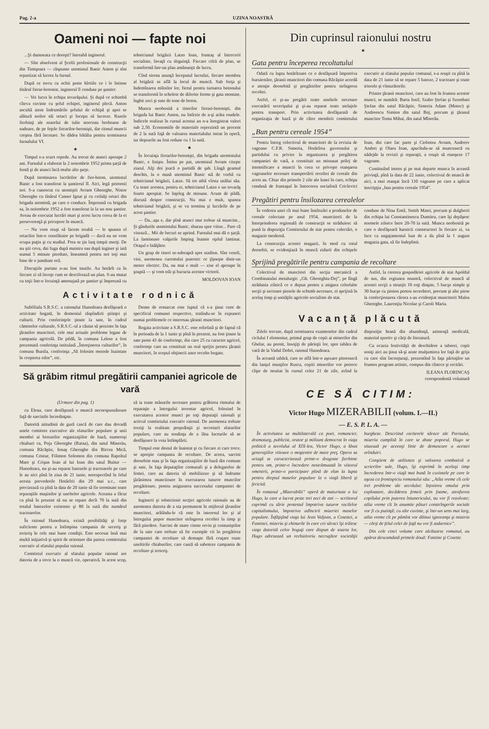Pag. 2-a UZINA NOASTRĂ
Oameni noi — fapte noi
...Şi dumneata ce doreşti? întreabă inginerul.
— Sînt absolvent al Şcolii profesionale de construcţii din Timişoara — răspunse utemistul Banic Anton şi sînt repartizat să lucrez la furnal.
După ce trecu cu ochii peste hîrtiile ce i le întinse tînărul fierar-betonist, inginerul îl conduse pe şantier.
— Vei lucra în echipa tovarăşului. Şi după ce schimbă cîteva cuvinte cu şeful echipei, inginerul plecă. Anton ascultă atent îndrumările şefului de echipă şi apoi se alătură noilor săi ortaci şi începu să lucreze. Razele fierbinţi ale soarelui de iulie storceau broboane de sudoare, de pe feţele fierarilor-betonişti, dar ritmul muncii creştea fără încetare. Se dădea bătălia pentru terminarea furnalului VI.
★
Timpul s-a scurs repede. Au trecut de atunci aproape 2 ani. Furnalul a elaborat la 2 noiembrie 1952 prima şarjă de fontă şi de atunci încă multe alte şarje.
După terminarea lucrărilor de fier-beton, utemistul Banic a fost transferat la şantierul II. Aici, legă prietenii noi. S-a cunoscut cu utemiştii Avram Gheorghe, Nistor Gheorghe cu tînărul Casner Ignat şi cu ceilalţi ortaci din brigada utemistă, pe care o conduce. Împreună cu brigada sa, în noiembrie 1952 a fost transferat la la un nou şantier. Aveau de executat lucrări mari şi acest lucru cerea de la ei perseverenţă şi pricepere în muncă.
— Nu vom reuşi să facem treabă — le spunea el ortacilor într-o consfătuire pe brigadă — dacă nu ne vom ocupa puţin şi cu studiul. Prea se ţin lanţ timpii morţi. De nu ştii ceva, dai fuga după maistru sau după inginer şi iată numai 5 minute pierdute, înseamnă pentru noi toţi mai bine de o jumătate oră.
Discuţiile purtate n-au fost inutile. Au hotărît ca în fiecare zi să înveţe cum se descifrează un plan. S-au mutat cu toţii într-o locuinţă amenajată pe şantier şi împreună cu tehnicianul brigăzii Latzo Ioan, fruntaş al întrecerii socialiste, învaţă cu sîrguinţă. Fiecare cifră de plan, se transformă într-un plan amănunţit de lucru.
Cînd sirena anunţă începutul lucrului, fiecare membru al brigăzii se află la locul de muncă. Sub forţa şi îndemînarea mîinilor lor, fierul pentru turnarea betonului se transformă în schelete de diferite forme şi gata montate, înghit zeci şi sute de tone de beton.
Munca neobosită a tinerilor fierari-betonişti, din brigada lui Banic Anton, nu întîrzie de a-şi arăta roadele. Indicele realizat în cursul acestui an n-a înregistrat valori sub 2,50. Economiile de materiale reprezintă un procent de 2 la sută faţă de valoarea materialului intrat în operă, iar deşeurile au fost reduse cu 1 la sută.
★
În locuinţa fierarilor-betonişti, din brigada utemistului Banic, e linişte. Întins pe pat, utemistul Avram citeşte ziarul. Alţi doi joacă o partidă de şah. Lîngă geamul deschis, la o masă utemistul Banic stă de vorbă cu tehnicianul brigăzii, Latzo. Să tot aibă vîrsta tatălui său. Cu toate acestea, pentru ei, tehnicianul Latzo e un tovarăş foarte apropiat. Se înţeleg de minune. Acum de pildă, discută despre construcţii. Nu mai e mult, spunea tehnicianul brigăzii, şi se va termina şi lucrările de pe acest şantier.
— Da...aşa e, dar pînă atunci mai trebue să muncim... Şi gîndurile utemistului Banic, sburau spre viitor... Pare că visează... Mii de becuri se aprind. Furnalul mai dă o şarjă. La laminoare valţurile împing înainte oţelul laminat. Oraşul e înălţător.
Un grup de tineri se-ndreaptă spre stadion. Sînt veseli, vioi, asemenea curentului puternic ce ţîşneşte dintr-un motor electric. Da, nu mai e mult — zise el aproape în şoaptă — şi vom trăi şi bucuria acestor victorii.
MOLDOVAN IOAN
Activitate rodnică
Subfiliala S.R.S.C. a raionului Hunedoara desfăşoară o activitate bogată, în domeniul răspîndirii ştiinţei şi culturii. Prin conferinţele ţinute la sate, în cadrul căminelor culturale, S.R.S.C.-ul a căutat să prezinte în faţa ţăranilor muncitori, cele mai actuale probleme legate de campania agricolă. De pildă, în comuna Lelese a fost prezentată conferinţa intitulată „Întreţinerea culturilor”, în comuna Bunila, conferinţa „Să folosim metode înaintate în creşterea oilor”, etc.
Demn de remarcat este faptul că s-a ţinut cont de specificul comunei respective, tratîndu-se în expuneri numai problemele ce interesau ţăranii muncitori.
Bogata activitate a S.R.S.C. este reliefată şi de faptul că în perioada de la 1 iunie şi pînă în prezent, au fost ţinute la sate peste 41 de conferinţe, din care 25 cu caracter agricol, conferinţe care au constituit un real sprijin pentru ţăranii muncitori, în scopul obţinerii unor recolte bogate.
Să grăbim ritmul pregătirii campaniei agricole de vară
(Urmare din pag. 1)
cu Elena, care desfăşoară o muncă necorspunzătoare faţă de sarcinile încredinţate.
Datorită atitudinii de gură cască de care dau dovadă unele comitete executive ale sfaturilor populare şi unii membri ai birourilor organizaţiilor de bază, numeroşi chiaburi ca, Poja Gheorghe (Raina), din satul Mineräu, comuna Răcăştie, Ionaş Gheorghe din Bircea Mică, comuna Cristur, Filimon Solomon din comuna Rapoltul Mare şi Crişan Ioan al lui Ioan din satul Buitur — Hunedoara, nu şi-au reparat batozele şi tractoarele pe care le au nici pînă în ziua de 21 iunie, nerespectînd în felul acesta prevederile Hotărîrii din 29 mai a.c., care precizează ca pînă la data de 20 iunie să fie terminate toate reparaţiile maşinilor şi uneltelor agricole. Aceasta a făcut ca pînă în prezent să nu se repare decît 70 la sută din totalul batozelor existente şi 80 la sută din numărul tractoarelor.
În raionul Hunedoara, există posibilităţi şi forţe suficiente pentru a întîmpina campania de seceriş şi treieriş în cele mai bune condiţii. Este necesar însă mai multă iniţiativă şi spirit de orientare din partea comitetului executiv al sfatului popular raional.
Comitetul executiv al sfatului popular raional are datoria de a trece la o muncă vie, operativă, în acest scop, să ia toate măsurile necesare pentru grăbirea ritmului de reparaţie a întregului inventar agricol, folosind în executarea acestor munci pe toţi deputaţii raionali şi activul comitetului executiv raional. De asemenea trebuie treziţi la realitate preşedinţii şi secretarii sfaturilor populare, care au tendinţa de a lăsa lucrurile să se desfăşoare la voia întîmplării.
Timpul este destul de înaintat şi cu fiecare zi care trece, se apropie campania de recoltare. De aceea, sarcini deosebite stau şi în faţa organizaţiilor de bază din comune şi sate, în faţa deputaţilor comunali şi a delegatelor de femei, care au datoria să mobilizeze şi să îndrume ţărănimea muncitoare în executarea tuturor muncilor pregătitoare, pentru asigurarea succesului campaniei de recoltare.
Inginerii şi tehnicienii secţiei agricole raionale au de asemenea datoria de a sta permanent în mijlocul ţăranilor muncitori, arătîndu-le că este în interesul lor şi al întregului popor muncitor strîngerea recoltei la timp şi fără pierdere. Sarcini de mare cinste revin şi comuniştilor de la sate care trebuie să fie exemple vii în pregătirea campaniei de recoltare să demaşte fără cruţare toate uneltirile chiaburilor, care caută să saboteze campania de recoltare şi treieriş.
Din cuprinsul raionului nostru
★
Gata pentru începerea recoltatului
Odată cu lupta hotărîtoare ce o desfăşoară împotriva buruienilor, ţăranii muncitori din comuna Răcăştie acordă o atenţie deosebită şi pregătirilor pentru strîngerea recoltei.
Astfel, ei şi-au pregătit toate uneltele necesare executării secerişului şi şi-au reparat toate atelajele pentru transport. Prin activitatea desfăşurată de organizaţia de bază şi de către membrii comitetului executiv ai sfatului popular comunal, s-a reuşit ca pînă la data de 21 iunie să se repare 5 batoze, 2 tractoare şi toate triorele şi vînturătorile.
Printre ţăranii muncitori, care au fost în fruntea acestor munci, se numără: Barta Iosif, Szabo Ştefan şi Szombati Ştefan din satul Răcăştie, Simeria Adam (Motoc) şi Andreescu Simion din satul Boj, precum şi ţăranul muncitor Toma Mihai, din satul Mînerău.
„Bun pentru cereale 1954”
Pentru întreg colectivul de muncitori de la revizia de vagoane C.F.R. Simeria, Hotărîrea guvernului şi partidului cu privire la organizarea şi pregătirea campaniei de vară, a constituit un minunat prilej de intensificare a muncii în ceea ce priveşte etanşarea vagoanelor necesare transportării recoltei de cereale din acest an. Chiar din primele 2 zile ale lunei în curs, echipa condusă de fruntaşul în întrecerea socialistă Criclevici Ioan, din care fac parte şi Ciobotea Avram, Andreev Andrei şi Olaru Ioan, apucîndu-se să muncească cu nădejde la revizii şi reparaţii, a reuşit să etanşeze 17 vagoane.
Continuînd intens şi pe mai departe munca în această privinţă, pînă la data de 22 iunie, colectivul de muncă de aici, a mai etanşat încă 110 vagoane pe care a aplicat inscripţia „bun pentru cereale 1954”.
Pregătiri pentru însilozarea cerealelor
În vederea unei cît mai bune însilozări a produselor de cereale colectate pe anul 1954, muncitorii de la întreprinderea regională de construcţii se străduiesc să pună la dispoziţia Comitetului de stat pentru colectări, o magazie modernă.
La construcţia acestei magazii, în mod cu totul deosebit, se evidenţiază în muncă zidarii din echipele conduse de Nina Emil, Smith Matei, precum şi dulgherii din echipa lui Constantinescu Dumitru, care îşi depăşesc normele zilnice între 20-70 la sută. Munca neobosită pe care o desfăşoară harnicii constructori în fiecare zi, va face ca angajamentul luat de a da pînă la 1 august magazia gata, să fie îndeplinit.
Sprijină pregătirile pentru campania de recoltare
Colectivul de muncitori din secţia mecanică a Combinatului metalurgic „Gh. Gheorghiu-Dej”, pe lîngă strădania zilnică ce o depun pentru a asigura celorlalte secţii şi sectoare piesele de schimb necesare, ei sprijină în acelaş timp şi unităţile agricole socialiste de stat.
Astfel, la cererea gospodăriei agricole de stat Apoldul de sus, din regiunea noastră, colectivul de muncă al acestei secţii a strunjit 10 roţi dinţate, 5 bucşe simple şi 30 bucşe cu pinion pentru secerători, precum şi alte piese la confecţionarea cărora s-au evidenţiat muncitorii Malea Gheorghe, Laurenţiu Nicolae şi Caroli Maria.
Vacanţă plăcută
Zilele trecute, după terminarea examenelor din cadrul ciclului I elementar, primul grup de copii ai minerilor din Ghelar, au pornit, însoţiţi de părinţii lor, spre tabăra de vară de la Vadul Dobri, raionul Hunedoara.
În această tabără, care se află într-o aşezare pitorească din lanţul munţilor Rusca, copiii minerilor vor petrece clipe de neuitat în cursul celor 21 de zile, avînd la dispoziţie hrană din abundenţă, asistenţă medicală, material sportiv şi cărţi de literatură.
Cu ocazia festivităţii de deschidere a taberei, copii sosiţi aici au ţinut să-şi arate mulţumirea lor faţă de grija cu care sînt înconjuraţi, prezentînd în faţa părinţilor un frumos program artistic, compus din cîntece şi recitări.
ILEANA FLORINCAŞ
corespondentă voluntară
CE SĂ CITIM:
Victor Hugo MIZERABILII (volum. I.—II.)
— E. S. P. L. A. —
În activitatea sa multilaterală ca poet, romancier, dramaturg, publicist, orator şi militant democrat în viaţa politică a secolului al XIX-lea, Victor Hugo, a lăsat generaţiilor viitoare o moştenire de mare preţ. Opera sa uriaşă se caracterizează printr-o dragoste fierbinte pentru om, printr-o încredere nestrămutată în viitorul omenirii, printr-o participare plină de elan la lupta pentru dreptul maselor populare la o viaţă liberă şi fericită.
În romanul „Mizerabilii” operă de maturitate a lui Hugo, la care a lucrat peste trei zeci de ani — scriitorul exprimă cu tărie protestul împotriva tuturor racilelor capitalismului, împotriva adîncirii mizeriei maselor populare. Înfăţişînd viaţa lui Jean Valjean, a Cosettei, a Fantinei, mizeria şi chinurile în care cei săraci îşi trăiesc viaţa datorită celor bogaţi care dispun de soarta lor, Hugo adresează un rechizitoriu necruţător societăţii burgheze. Descriind cartierele sărace ale Parisului, mizeria cumplită în care se zbate poporul, Hugo se situează pe aceeaşi linie de demascare a acestei orînduiri.
Conştient de utilitatea şi valoarea combativă a scrierilor sale, Hugo, îşi exprimă în acelaşi timp încrederea într-o viaţă mai bună în cuvintele pe care le aşeza ca frontispiciu romanului său: „Atîta vreme cît cele trei probleme ale secolului: înjosirea omului prin exploatare, decăderea femeii prin foame, atrofierea copilului prin puterea întunericului, nu vor fi rezolvate; atîta vreme cît în anumite pături constrîngerile sociale vor fi cu putinţă; cu alte cuvinte, şi într-un sens mai larg, atîta vreme cît pe pămînt vor dăinui ignoranţa şi mizeria — cărţi de felul celei de faţă nu vor fi zadarnice”.
Din cele cinci volume care alcătuiesc romanul, au apărut deocamdată primele două: Fantine şi Cosette.